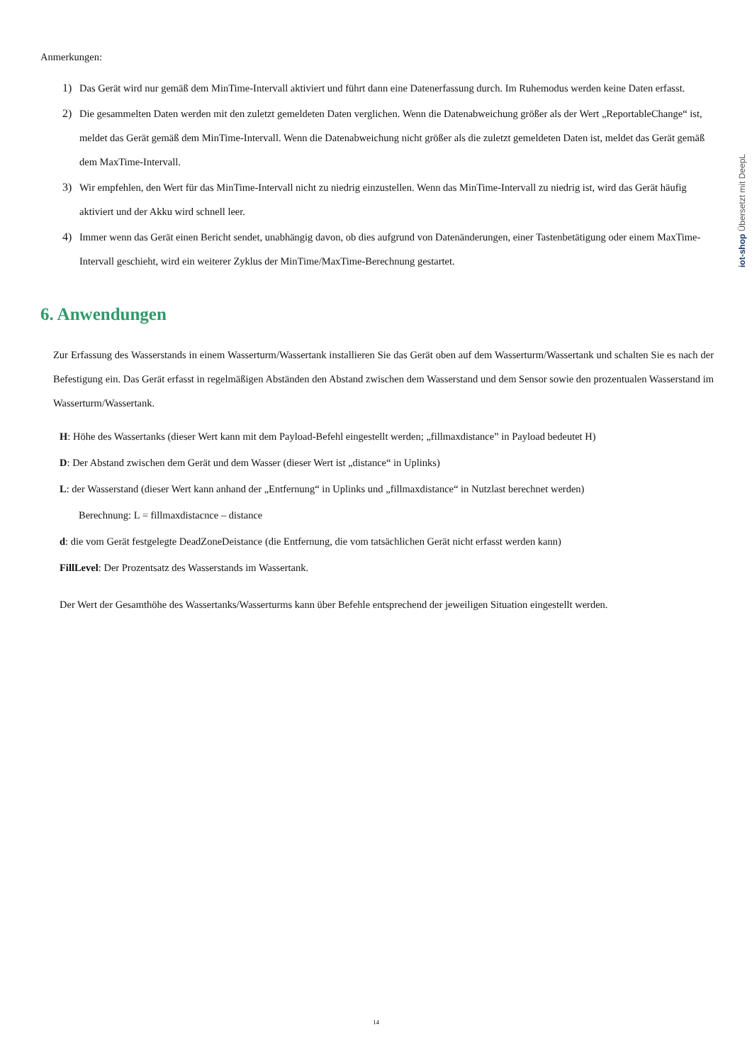Anmerkungen:
1) Das Gerät wird nur gemäß dem MinTime-Intervall aktiviert und führt dann eine Datenerfassung durch. Im Ruhemodus werden keine Daten erfasst.
2) Die gesammelten Daten werden mit den zuletzt gemeldeten Daten verglichen. Wenn die Datenabweichung größer als der Wert „ReportableChange“ ist, meldet das Gerät gemäß dem MinTime-Intervall. Wenn die Datenabweichung nicht größer als die zuletzt gemeldeten Daten ist, meldet das Gerät gemäß dem MaxTime-Intervall.
3) Wir empfehlen, den Wert für das MinTime-Intervall nicht zu niedrig einzustellen. Wenn das MinTime-Intervall zu niedrig ist, wird das Gerät häufig aktiviert und der Akku wird schnell leer.
4) Immer wenn das Gerät einen Bericht sendet, unabhängig davon, ob dies aufgrund von Datenänderungen, einer Tastenbetätigung oder einem MaxTime-Intervall geschieht, wird ein weiterer Zyklus der MinTime/MaxTime-Berechnung gestartet.
6. Anwendungen
Zur Erfassung des Wasserstands in einem Wasserturm/Wassertank installieren Sie das Gerät oben auf dem Wasserturm/Wassertank und schalten Sie es nach der Befestigung ein. Das Gerät erfasst in regelmäßigen Abständen den Abstand zwischen dem Wasserstand und dem Sensor sowie den prozentualen Wasserstand im Wasserturm/Wassertank.
H: Höhe des Wassertanks (dieser Wert kann mit dem Payload-Befehl eingestellt werden; „fillmaxdistance” in Payload bedeutet H)
D: Der Abstand zwischen dem Gerät und dem Wasser (dieser Wert ist „distance“ in Uplinks)
L: der Wasserstand (dieser Wert kann anhand der „Entfernung“ in Uplinks und „fillmaxdistance“ in Nutzlast berechnet werden)
Berechnung: L = fillmaxdistacnce – distance
d: die vom Gerät festgelegte DeadZoneDeistance (die Entfernung, die vom tatsächlichen Gerät nicht erfasst werden kann)
FillLevel: Der Prozentsatz des Wasserstands im Wassertank.
Der Wert der Gesamthöhe des Wassertanks/Wasserturms kann über Befehle entsprechend der jeweiligen Situation eingestellt werden.
iot-shop Übersetzt mit DeepL
14